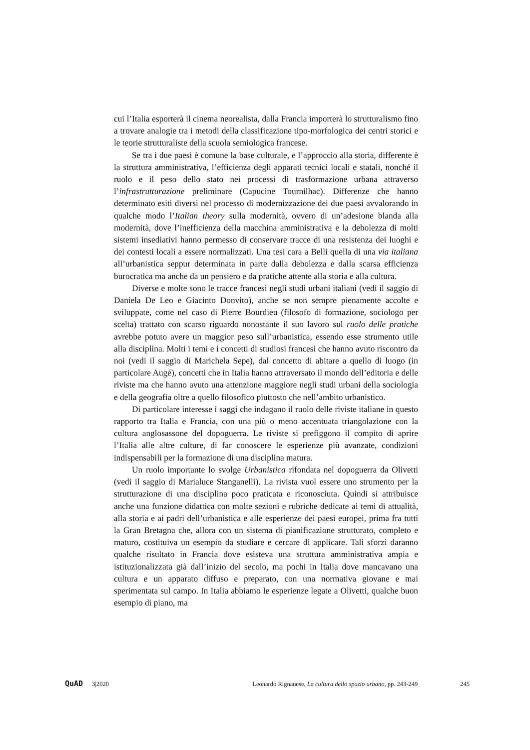cui l’Italia esporterà il cinema neorealista, dalla Francia importerà lo strutturalismo fino a trovare analogie tra i metodi della classificazione tipo-morfologica dei centri storici e le teorie strutturaliste della scuola semiologica francese.
Se tra i due paesi è comune la base culturale, e l’approccio alla storia, differente è la struttura amministrativa, l’efficienza degli apparati tecnici locali e statali, nonché il ruolo e il peso dello stato nei processi di trasformazione urbana attraverso l’infrastrutturazione preliminare (Capucine Tournilhac). Differenze che hanno determinato esiti diversi nel processo di modernizzazione dei due paesi avvalorando in qualche modo l’Italian theory sulla modernità, ovvero di un’adesione blanda alla modernità, dove l’inefficienza della macchina amministrativa e la debolezza di molti sistemi insediativi hanno permesso di conservare tracce di una resistenza dei luoghi e dei contesti locali a essere normalizzati. Una tesi cara a Belli quella di una via italiana all’urbanistica seppur determinata in parte dalla debolezza e dalla scarsa efficienza burocratica ma anche da un pensiero e da pratiche attente alla storia e alla cultura.
Diverse e molte sono le tracce francesi negli studi urbani italiani (vedi il saggio di Daniela De Leo e Giacinto Donvito), anche se non sempre pienamente accolte e sviluppate, come nel caso di Pierre Bourdieu (filosofo di formazione, sociologo per scelta) trattato con scarso riguardo nonostante il suo lavoro sul ruolo delle pratiche avrebbe potuto avere un maggior peso sull’urbanistica, essendo esse strumento utile alla disciplina. Molti i temi e i concetti di studiosi francesi che hanno avuto riscontro da noi (vedi il saggio di Marichela Sepe), dal concetto di abitare a quello di luogo (in particolare Augé), concetti che in Italia hanno attraversato il mondo dell’editoria e delle riviste ma che hanno avuto una attenzione maggiore negli studi urbani della sociologia e della geografia oltre a quello filosofico piuttosto che nell’ambito urbanistico.
Di particolare interesse i saggi che indagano il ruolo delle riviste italiane in questo rapporto tra Italia e Francia, con una più o meno accentuata triangolazione con la cultura anglosassone del dopoguerra. Le riviste si prefiggono il compito di aprire l’Italia alle altre culture, di far conoscere le esperienze più avanzate, condizioni indispensabili per la formazione di una disciplina matura.
Un ruolo importante lo svolge Urbanistica rifondata nel dopoguerra da Olivetti (vedi il saggio di Marialuce Stanganelli). La rivista vuol essere uno strumento per la strutturazione di una disciplina poco praticata e riconosciuta. Quindi si attribuisce anche una funzione didattica con molte sezioni e rubriche dedicate ai temi di attualità, alla storia e ai padri dell’urbanistica e alle esperienze dei paesi europei, prima fra tutti la Gran Bretagna che, allora con un sistema di pianificazione strutturato, completo e maturo, costituiva un esempio da studiare e cercare di applicare. Tali sforzi daranno qualche risultato in Francia dove esisteva una struttura amministrativa ampia e istituzionalizzata già dall’inizio del secolo, ma pochi in Italia dove mancavano una cultura e un apparato diffuso e preparato, con una normativa giovane e mai sperimentata sul campo. In Italia abbiamo le esperienze legate a Olivetti, qualche buon esempio di piano, ma
QuAD 3|2020 Leonardo Rignanese, La cultura dello spazio urbano, pp. 243-249 245